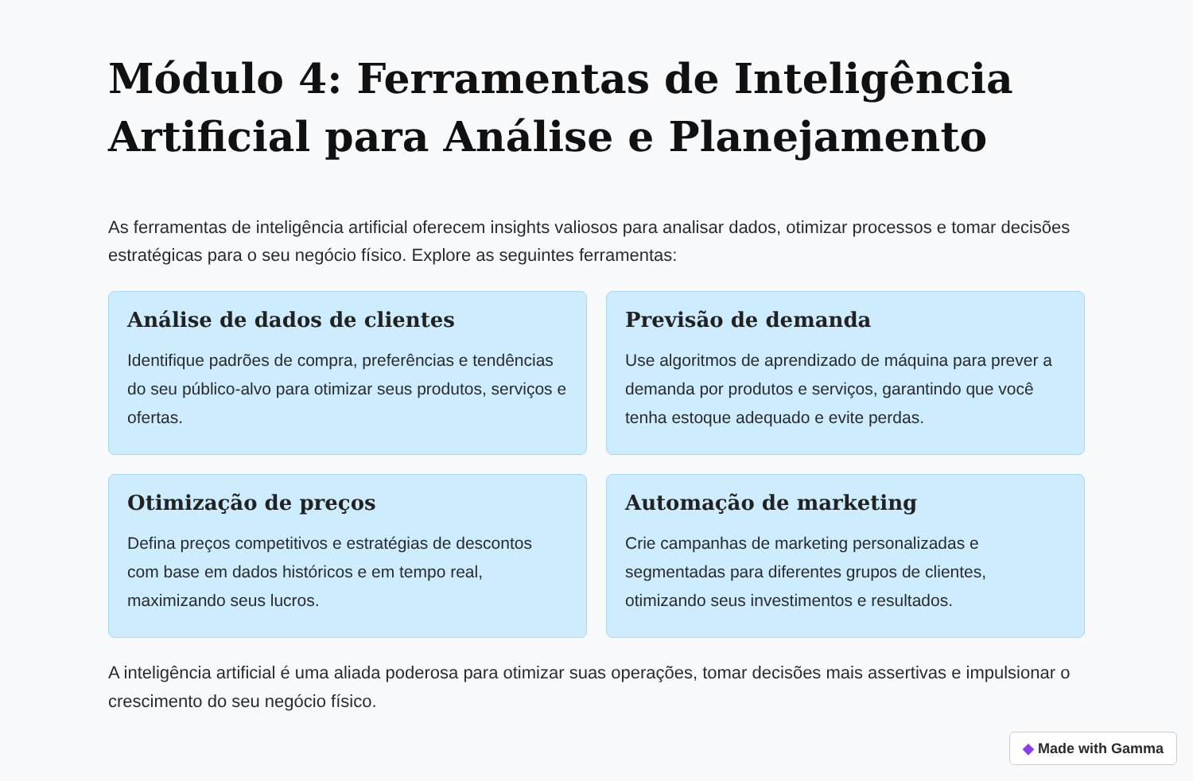Módulo 4: Ferramentas de Inteligência Artificial para Análise e Planejamento
As ferramentas de inteligência artificial oferecem insights valiosos para analisar dados, otimizar processos e tomar decisões estratégicas para o seu negócio físico. Explore as seguintes ferramentas:
Análise de dados de clientes
Identifique padrões de compra, preferências e tendências do seu público-alvo para otimizar seus produtos, serviços e ofertas.
Previsão de demanda
Use algoritmos de aprendizado de máquina para prever a demanda por produtos e serviços, garantindo que você tenha estoque adequado e evite perdas.
Otimização de preços
Defina preços competitivos e estratégias de descontos com base em dados históricos e em tempo real, maximizando seus lucros.
Automação de marketing
Crie campanhas de marketing personalizadas e segmentadas para diferentes grupos de clientes, otimizando seus investimentos e resultados.
A inteligência artificial é uma aliada poderosa para otimizar suas operações, tomar decisões mais assertivas e impulsionar o crescimento do seu negócio físico.
◆ Made with Gamma